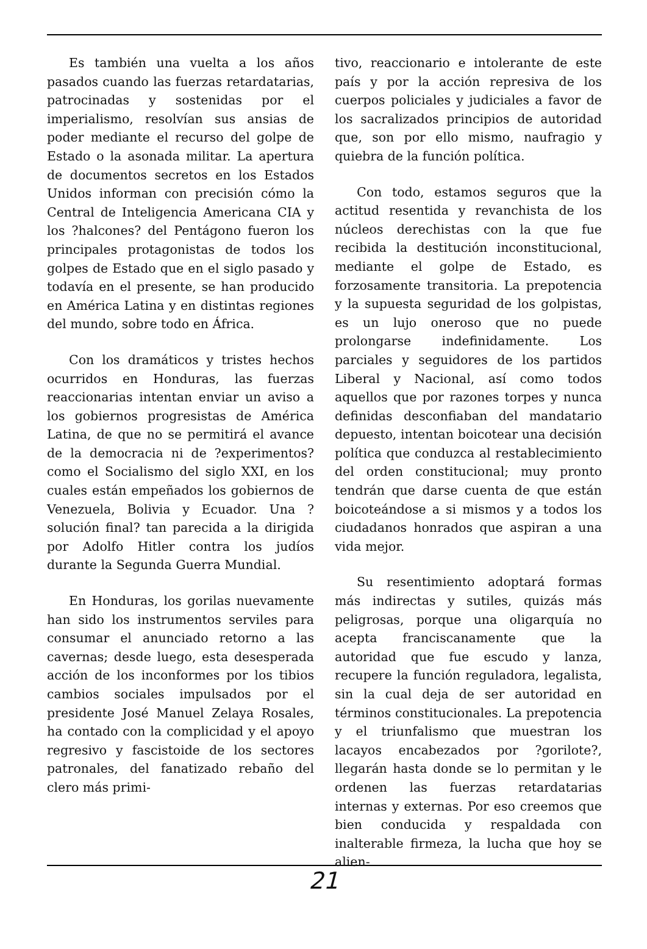Es también una vuelta a los años pasados cuando las fuerzas retardatarias, patrocinadas y sostenidas por el imperialismo, resolvían sus ansias de poder mediante el recurso del golpe de Estado o la asonada militar. La apertura de documentos secretos en los Estados Unidos informan con precisión cómo la Central de Inteligencia Americana CIA y los ?halcones? del Pentágono fueron los principales protagonistas de todos los golpes de Estado que en el siglo pasado y todavía en el presente, se han producido en América Latina y en distintas regiones del mundo, sobre todo en África.
Con los dramáticos y tristes hechos ocurridos en Honduras, las fuerzas reaccionarias intentan enviar un aviso a los gobiernos progresistas de América Latina, de que no se permitirá el avance de la democracia ni de ?experimentos? como el Socialismo del siglo XXI, en los cuales están empeñados los gobiernos de Venezuela, Bolivia y Ecuador. Una ?solución final? tan parecida a la dirigida por Adolfo Hitler contra los judíos durante la Segunda Guerra Mundial.
En Honduras, los gorilas nuevamente han sido los instrumentos serviles para consumar el anunciado retorno a las cavernas; desde luego, esta desesperada acción de los inconformes por los tibios cambios sociales impulsados por el presidente José Manuel Zelaya Rosales, ha contado con la complicidad y el apoyo regresivo y fascistoide de los sectores patronales, del fanatizado rebaño del clero más primi-
tivo, reaccionario e intolerante de este país y por la acción represiva de los cuerpos policiales y judiciales a favor de los sacralizados principios de autoridad que, son por ello mismo, naufragio y quiebra de la función política.
Con todo, estamos seguros que la actitud resentida y revanchista de los núcleos derechistas con la que fue recibida la destitución inconstitucional, mediante el golpe de Estado, es forzosamente transitoria. La prepotencia y la supuesta seguridad de los golpistas, es un lujo oneroso que no puede prolongarse indefinidamente. Los parciales y seguidores de los partidos Liberal y Nacional, así como todos aquellos que por razones torpes y nunca definidas desconfiaban del mandatario depuesto, intentan boicotear una decisión política que conduzca al restablecimiento del orden constitucional; muy pronto tendrán que darse cuenta de que están boicoteándose a si mismos y a todos los ciudadanos honrados que aspiran a una vida mejor.
Su resentimiento adoptará formas más indirectas y sutiles, quizás más peligrosas, porque una oligarquía no acepta franciscanamente que la autoridad que fue escudo y lanza, recupere la función reguladora, legalista, sin la cual deja de ser autoridad en términos constitucionales. La prepotencia y el triunfalismo que muestran los lacayos encabezados por ?gorilote?, llegarán hasta donde se lo permitan y le ordenen las fuerzas retardatarias internas y externas. Por eso creemos que bien conducida y respaldada con inalterable firmeza, la lucha que hoy se alien-
21